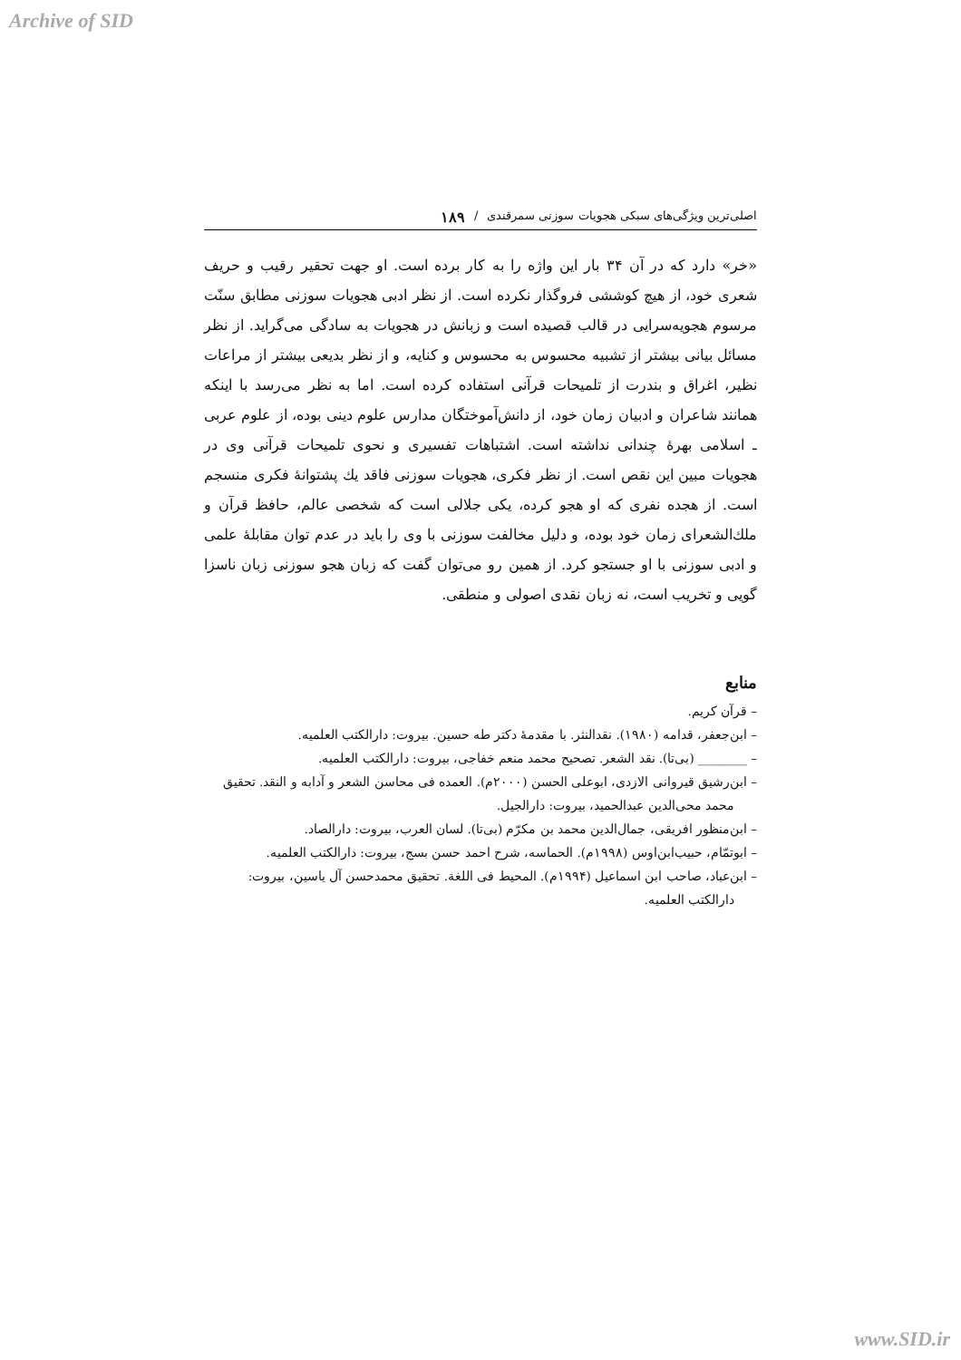Archive of SID
اصلی‌ترین ویژگی‌های سبکی هجویات سوزنی سمرقندی / ۱۸۹
«خر» دارد که در آن ۳۴ بار این واژه را به کار برده است. او جهت تحقیر رقیب و حریف شعری خود، از هیچ کوششی فروگذار نکرده است. از نظر ادبی هجویات سوزنی مطابق سنّت مرسوم هجویه‌سرایی در قالب قصیده است و زبانش در هجویات به سادگی می‌گراید. از نظر مسائل بیانی بیشتر از تشبیه محسوس به محسوس و کنایه، و از نظر بدیعی بیشتر از مراعات نظیر، اغراق و بندرت از تلمیحات قرآنی استفاده کرده است. اما به نظر می‌رسد با اینکه همانند شاعران و ادبیان زمان خود، از دانش‌آموختگان مدارس علوم دینی بوده، از علوم عربی ـ اسلامی بهرهٔ چندانی نداشته است. اشتباهات تفسیری و نحوی تلمیحات قرآنی وی در هجویات مبین این نقص است. از نظر فکری، هجویات سوزنی فاقد یك پشتوانهٔ فکری منسجم است. از هجده نفری که او هجو کرده، یکی جلالی است که شخصی عالم، حافظ قرآن و ملك‌الشعرای زمان خود بوده، و دلیل مخالفت سوزنی با وی را باید در عدم توان مقابلهٔ علمی و ادبی سوزنی با او جستجو کرد. از همین رو می‌توان گفت که زبان هجو سوزنی زبان ناسزا گویی و تخریب است، نه زبان نقدی اصولی و منطقی.
منابع
– قرآن کریم.
– ابن‌جعفر، قدامه (۱۹۸۰). نقدالنثر. با مقدمهٔ دکتر طه حسین. بیروت: دارالکتب العلمیه.
– ________ (بی‌تا). نقد الشعر. تصحیح محمد منعم خفاجی، بیروت: دارالکتب العلمیه.
– ابن‌رشیق قیروانی الازدی، ابوعلی الحسن (۲۰۰۰م). العمده فی محاسن الشعر و آدابه و النقد. تحقیق محمد محی‌الدین عبدالحمید، بیروت: دارالجیل.
– ابن‌منظور افریقی، جمال‌الدین محمد بن مکرّم (بی‌تا). لسان العرب، بیروت: دارالصاد.
– ابوتمّام، حبیب‌ابن‌اوس (۱۹۹۸م). الحماسه، شرح احمد حسن بسج، بیروت: دارالکتب العلمیه.
– ابن‌عباد، صاحب ابن اسماعیل (۱۹۹۴م). المحیط فی اللغة. تحقیق محمدحسن آل یاسین، بیروت: دارالکتب العلمیه.
www.SID.ir